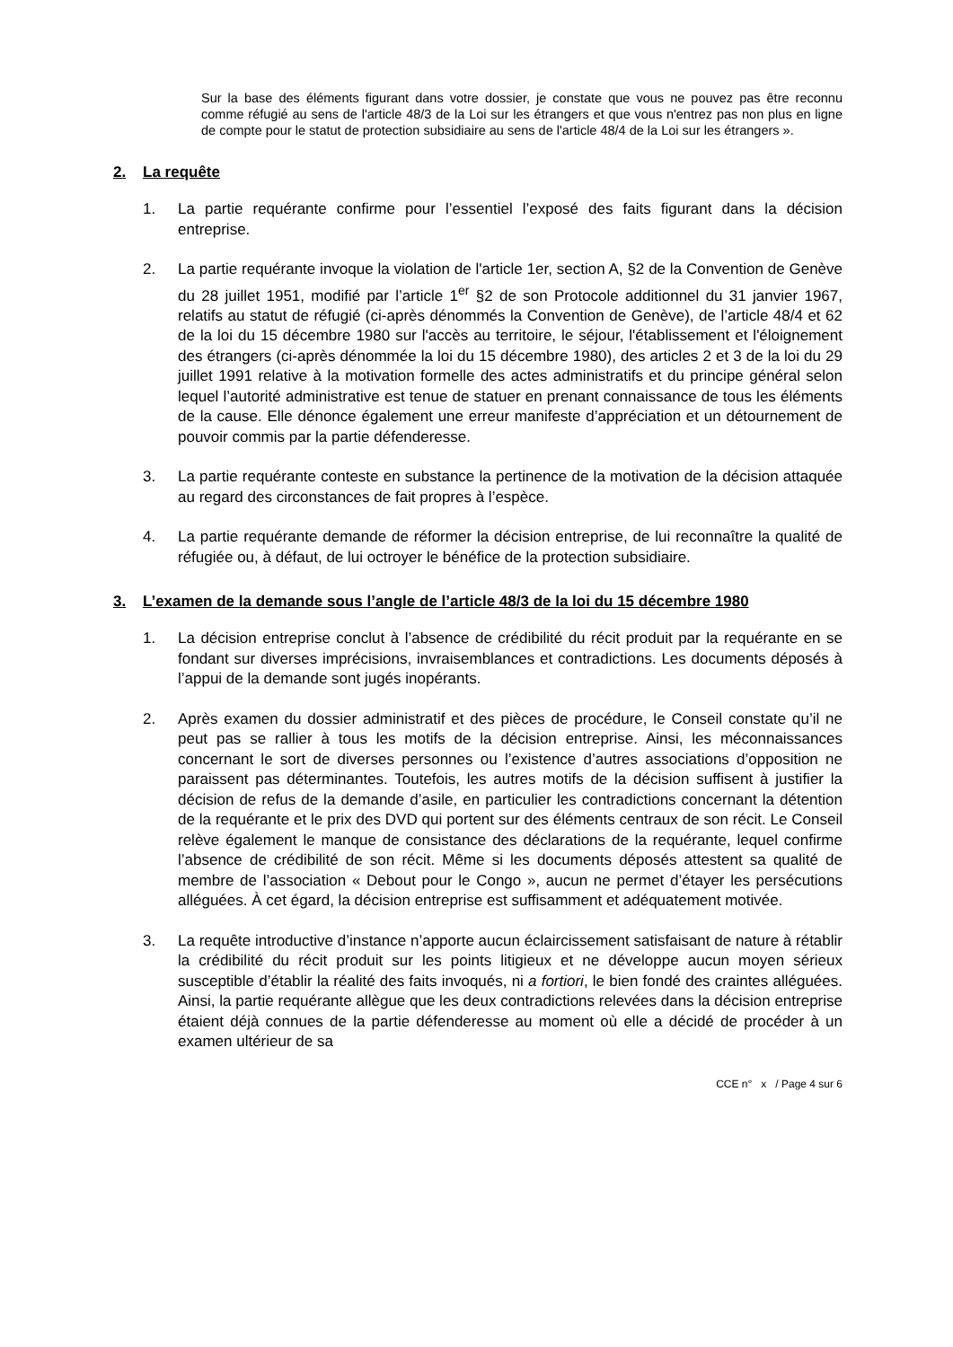Sur la base des éléments figurant dans votre dossier, je constate que vous ne pouvez pas être reconnu comme réfugié au sens de l'article 48/3 de la Loi sur les étrangers et que vous n'entrez pas non plus en ligne de compte pour le statut de protection subsidiaire au sens de l'article 48/4 de la Loi sur les étrangers ».
2. La requête
1. La partie requérante confirme pour l’essentiel l’exposé des faits figurant dans la décision entreprise.
2. La partie requérante invoque la violation de l'article 1er, section A, §2 de la Convention de Genève du 28 juillet 1951, modifié par l’article 1<sup>er</sup> §2 de son Protocole additionnel du 31 janvier 1967, relatifs au statut de réfugié (ci-après dénommés la Convention de Genève), de l’article 48/4 et 62 de la loi du 15 décembre 1980 sur l'accès au territoire, le séjour, l'établissement et l'éloignement des étrangers (ci-après dénommée la loi du 15 décembre 1980), des articles 2 et 3 de la loi du 29 juillet 1991 relative à la motivation formelle des actes administratifs et du principe général selon lequel l’autorité administrative est tenue de statuer en prenant connaissance de tous les éléments de la cause. Elle dénonce également une erreur manifeste d’appréciation et un détournement de pouvoir commis par la partie défenderesse.
3. La partie requérante conteste en substance la pertinence de la motivation de la décision attaquée au regard des circonstances de fait propres à l’espèce.
4. La partie requérante demande de réformer la décision entreprise, de lui reconnaître la qualité de réfugiée ou, à défaut, de lui octroyer le bénéfice de la protection subsidiaire.
3. L’examen de la demande sous l’angle de l’article 48/3 de la loi du 15 décembre 1980
1. La décision entreprise conclut à l’absence de crédibilité du récit produit par la requérante en se fondant sur diverses imprécisions, invraisemblances et contradictions. Les documents déposés à l’appui de la demande sont jugés inopérants.
2. Après examen du dossier administratif et des pièces de procédure, le Conseil constate qu’il ne peut pas se rallier à tous les motifs de la décision entreprise. Ainsi, les méconnaissances concernant le sort de diverses personnes ou l’existence d’autres associations d’opposition ne paraissent pas déterminantes. Toutefois, les autres motifs de la décision suffisent à justifier la décision de refus de la demande d’asile, en particulier les contradictions concernant la détention de la requérante et le prix des DVD qui portent sur des éléments centraux de son récit. Le Conseil relève également le manque de consistance des déclarations de la requérante, lequel confirme l’absence de crédibilité de son récit. Même si les documents déposés attestent sa qualité de membre de l’association « Debout pour le Congo », aucun ne permet d’étayer les persécutions alléguées. À cet égard, la décision entreprise est suffisamment et adéquatement motivée.
3. La requête introductive d’instance n’apporte aucun éclaircissement satisfaisant de nature à rétablir la crédibilité du récit produit sur les points litigieux et ne développe aucun moyen sérieux susceptible d’établir la réalité des faits invoqués, ni a fortiori, le bien fondé des craintes alléguées. Ainsi, la partie requérante allègue que les deux contradictions relevées dans la décision entreprise étaient déjà connues de la partie défenderesse au moment où elle a décidé de procéder à un examen ultérieur de sa
CCE n° x / Page 4 sur 6